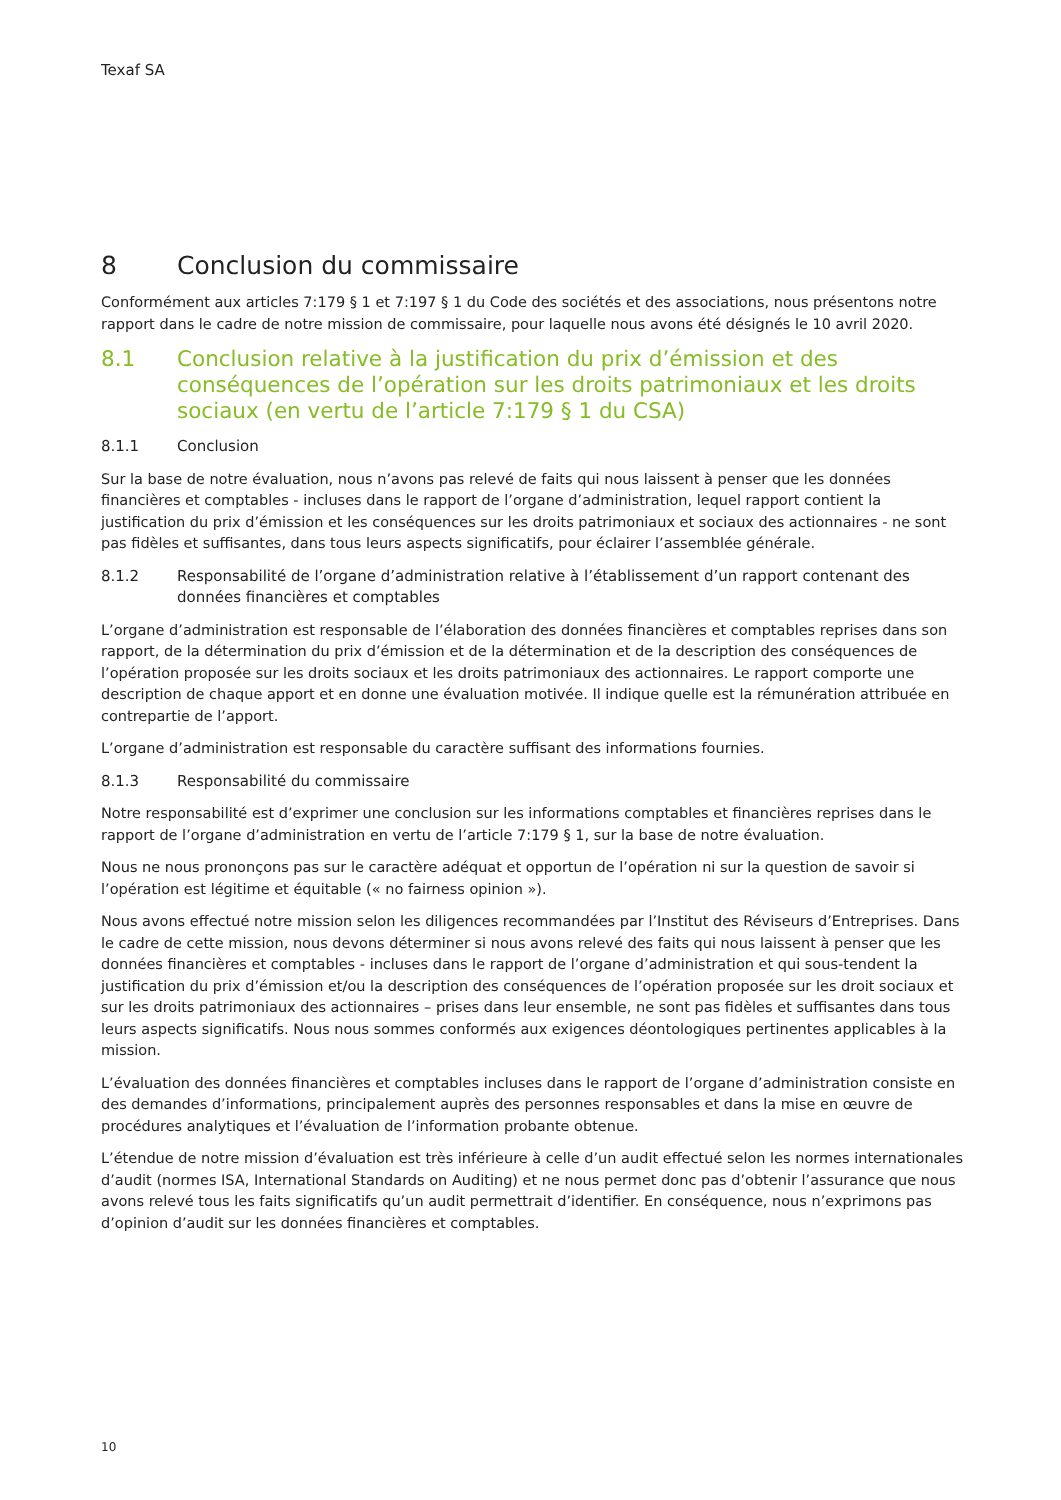Texaf SA
8 Conclusion du commissaire
Conformément aux articles 7:179 § 1 et 7:197 § 1 du Code des sociétés et des associations, nous présentons notre rapport dans le cadre de notre mission de commissaire, pour laquelle nous avons été désignés le 10 avril 2020.
8.1 Conclusion relative à la justification du prix d’émission et des conséquences de l’opération sur les droits patrimoniaux et les droits sociaux (en vertu de l’article 7:179 § 1 du CSA)
8.1.1 Conclusion
Sur la base de notre évaluation, nous n’avons pas relevé de faits qui nous laissent à penser que les données financières et comptables - incluses dans le rapport de l’organe d’administration, lequel rapport contient la justification du prix d’émission et les conséquences sur les droits patrimoniaux et sociaux des actionnaires - ne sont pas fidèles et suffisantes, dans tous leurs aspects significatifs, pour éclairer l’assemblée générale.
8.1.2 Responsabilité de l’organe d’administration relative à l’établissement d’un rapport contenant des données financières et comptables
L’organe d’administration est responsable de l’élaboration des données financières et comptables reprises dans son rapport, de la détermination du prix d’émission et de la détermination et de la description des conséquences de l’opération proposée sur les droits sociaux et les droits patrimoniaux des actionnaires. Le rapport comporte une description de chaque apport et en donne une évaluation motivée. Il indique quelle est la rémunération attribuée en contrepartie de l’apport.
L’organe d’administration est responsable du caractère suffisant des informations fournies.
8.1.3 Responsabilité du commissaire
Notre responsabilité est d’exprimer une conclusion sur les informations comptables et financières reprises dans le rapport de l’organe d’administration en vertu de l’article 7:179 § 1, sur la base de notre évaluation.
Nous ne nous prononçons pas sur le caractère adéquat et opportun de l’opération ni sur la question de savoir si l’opération est légitime et équitable (« no fairness opinion »).
Nous avons effectué notre mission selon les diligences recommandées par l’Institut des Réviseurs d’Entreprises. Dans le cadre de cette mission, nous devons déterminer si nous avons relevé des faits qui nous laissent à penser que les données financières et comptables - incluses dans le rapport de l’organe d’administration et qui sous-tendent la justification du prix d’émission et/ou la description des conséquences de l’opération proposée sur les droit sociaux et sur les droits patrimoniaux des actionnaires – prises dans leur ensemble, ne sont pas fidèles et suffisantes dans tous leurs aspects significatifs. Nous nous sommes conformés aux exigences déontologiques pertinentes applicables à la mission.
L’évaluation des données financières et comptables incluses dans le rapport de l’organe d’administration consiste en des demandes d’informations, principalement auprès des personnes responsables et dans la mise en œuvre de procédures analytiques et l’évaluation de l’information probante obtenue.
L’étendue de notre mission d’évaluation est très inférieure à celle d’un audit effectué selon les normes internationales d’audit (normes ISA, International Standards on Auditing) et ne nous permet donc pas d’obtenir l’assurance que nous avons relevé tous les faits significatifs qu’un audit permettrait d’identifier. En conséquence, nous n’exprimons pas d’opinion d’audit sur les données financières et comptables.
10